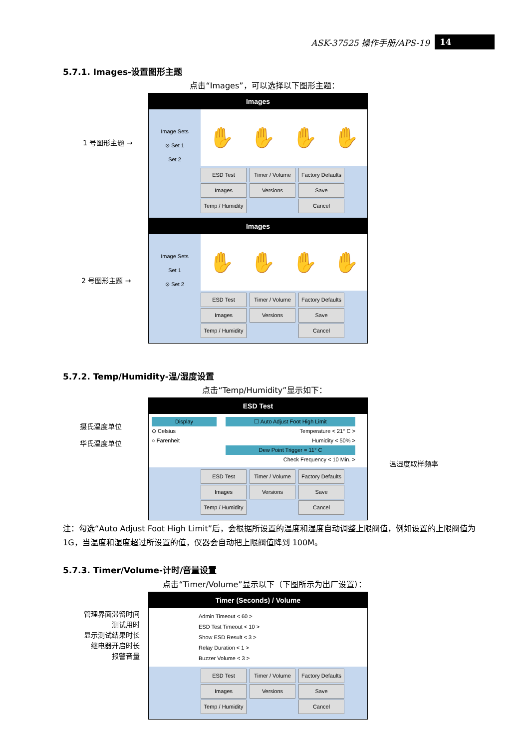ASK-37525 操作手册/APS-19
14
5.7.1. Images-设置图形主题
点击“Images”，可以选择以下图形主题：
1 号图形主题 →
Images
Image Sets
⊙ Set 1
Set 2
✋ ✋ ✋ ✋
ESD Test
Timer / Volume
Factory Defaults
Images
Versions
Save
Temp / Humidity
Cancel
2 号图形主题 →
Images
Image Sets
Set 1
⊙ Set 2
✋ ✋ ✋ ✋
ESD Test
Timer / Volume
Factory Defaults
Images
Versions
Save
Temp / Humidity
Cancel
5.7.2. Temp/Humidity-温/湿度设置
点击“Temp/Humidity”显示如下：
摄氏温度单位
华氏温度单位
温湿度取样频率
ESD Test
Display ☐ Auto Adjust Foot High Limit
⊙ Celsius Temperature < 21° C >
○ Farenheit Humidity < 50% >
Dew Point Trigger = 11° C
Check Frequency < 10 Min. >
ESD Test
Timer / Volume
Factory Defaults
Images
Versions
Save
Temp / Humidity
Cancel
注：勾选“Auto Adjust Foot High Limit”后，会根据所设置的温度和湿度自动调整上限阀值，例如设置的上限阀值为 1G，当温度和湿度超过所设置的值，仪器会自动把上限阀值降到 100M。
5.7.3. Timer/Volume-计时/音量设置
点击“Timer/Volume”显示以下（下图所示为出厂设置）：
管理界面滞留时间
测试用时
显示测试结果时长
继电器开启时长
报警音量
Timer (Seconds) / Volume
Admin Timeout < 60 >
ESD Test Timeout < 10 >
Show ESD Result < 3 >
Relay Duration < 1 >
Buzzer Volume < 3 >
ESD Test
Timer / Volume
Factory Defaults
Images
Versions
Save
Temp / Humidity
Cancel